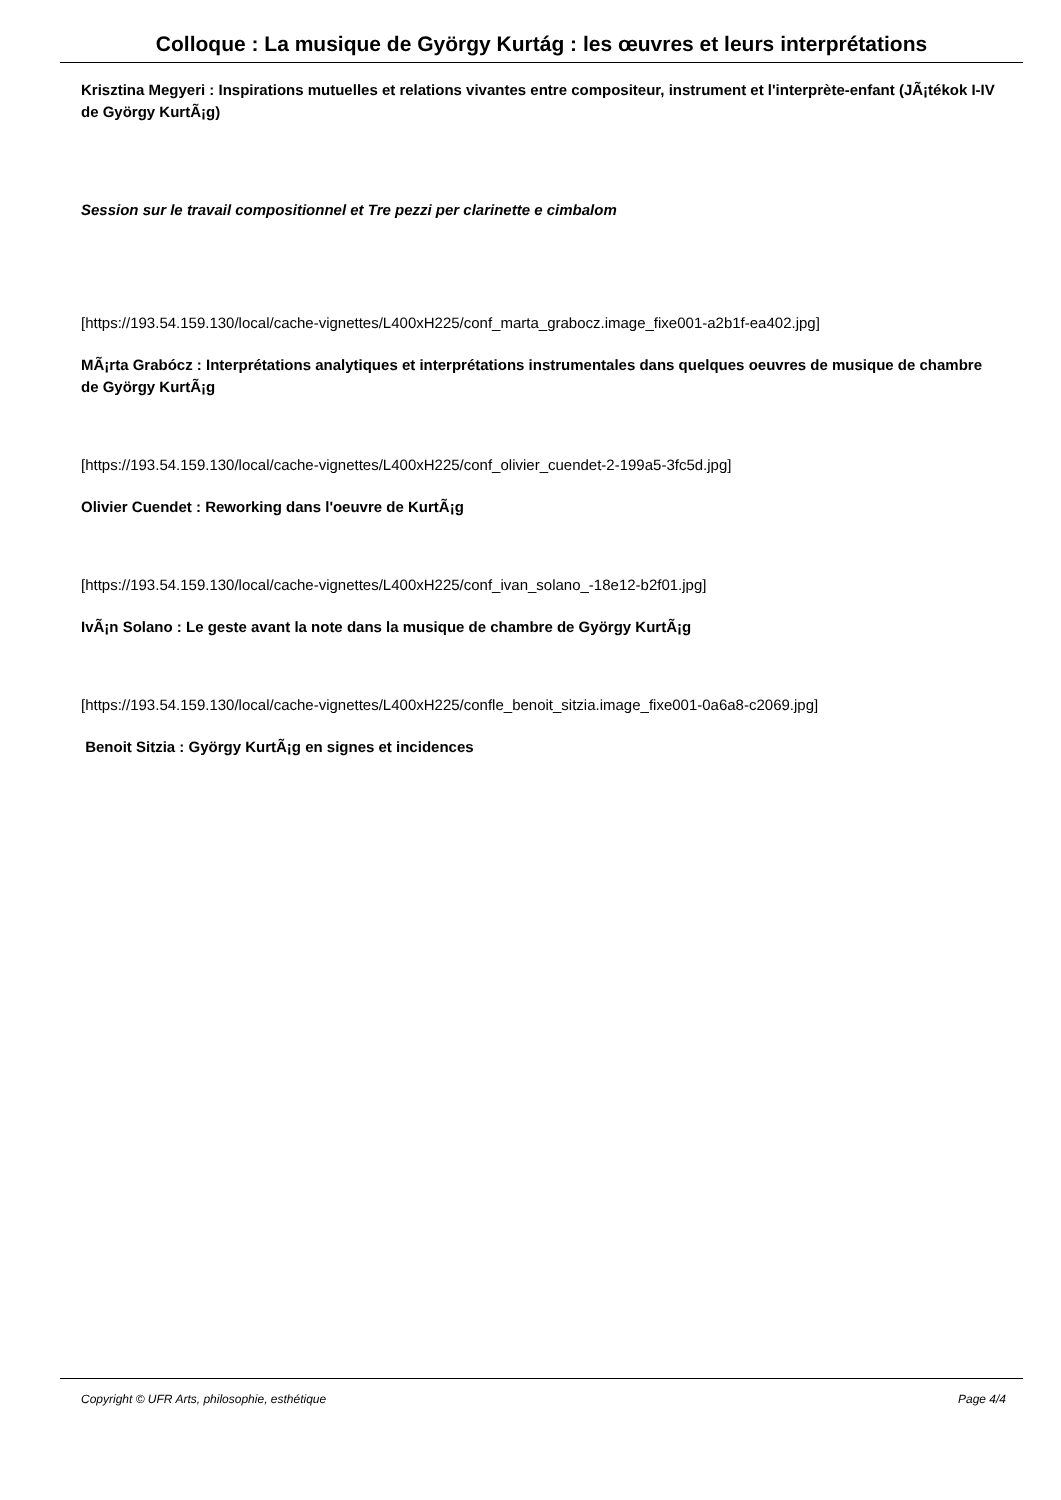Colloque : La musique de György Kurtág : les œuvres et leurs interprétations
Krisztina Megyeri : Inspirations mutuelles et relations vivantes entre compositeur, instrument et l'interprète-enfant (JÃ¡tékok I-IV de György KurtÃ¡g)
Session sur le travail compositionnel et Tre pezzi per clarinette e cimbalom
[https://193.54.159.130/local/cache-vignettes/L400xH225/conf_marta_grabocz.image_fixe001-a2b1f-ea402.jpg]
MÃ¡rta Grabócz : Interprétations analytiques et interprétations instrumentales dans quelques oeuvres de musique de chambre de György KurtÃ¡g
[https://193.54.159.130/local/cache-vignettes/L400xH225/conf_olivier_cuendet-2-199a5-3fc5d.jpg]
Olivier Cuendet : Reworking dans l'oeuvre de KurtÃ¡g
[https://193.54.159.130/local/cache-vignettes/L400xH225/conf_ivan_solano_-18e12-b2f01.jpg]
IvÃ¡n Solano : Le geste avant la note dans la musique de chambre de György KurtÃ¡g
[https://193.54.159.130/local/cache-vignettes/L400xH225/confle_benoit_sitzia.image_fixe001-0a6a8-c2069.jpg]
Benoit Sitzia : György KurtÃ¡g en signes et incidences
Copyright © UFR Arts, philosophie, esthétique Page 4/4